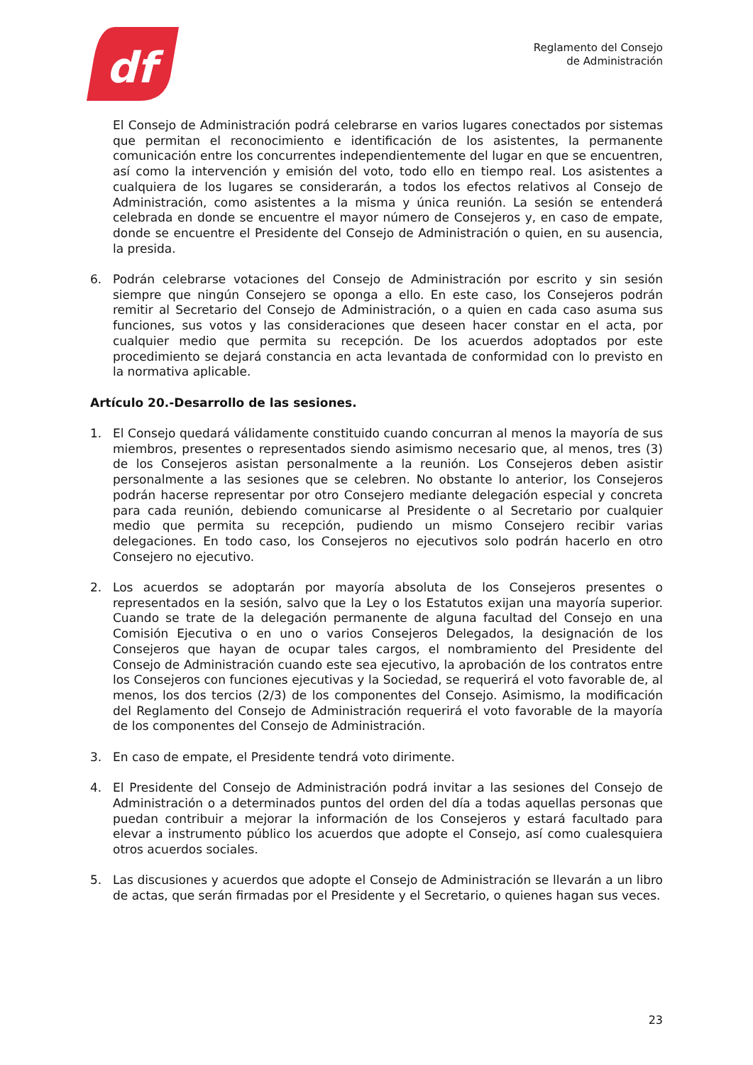df
Reglamento del Consejo
de Administración
El Consejo de Administración podrá celebrarse en varios lugares conectados por sistemas que permitan el reconocimiento e identificación de los asistentes, la permanente comunicación entre los concurrentes independientemente del lugar en que se encuentren, así como la intervención y emisión del voto, todo ello en tiempo real. Los asistentes a cualquiera de los lugares se considerarán, a todos los efectos relativos al Consejo de Administración, como asistentes a la misma y única reunión. La sesión se entenderá celebrada en donde se encuentre el mayor número de Consejeros y, en caso de empate, donde se encuentre el Presidente del Consejo de Administración o quien, en su ausencia, la presida.
6. Podrán celebrarse votaciones del Consejo de Administración por escrito y sin sesión siempre que ningún Consejero se oponga a ello. En este caso, los Consejeros podrán remitir al Secretario del Consejo de Administración, o a quien en cada caso asuma sus funciones, sus votos y las consideraciones que deseen hacer constar en el acta, por cualquier medio que permita su recepción. De los acuerdos adoptados por este procedimiento se dejará constancia en acta levantada de conformidad con lo previsto en la normativa aplicable.
Artículo 20.-Desarrollo de las sesiones.
1. El Consejo quedará válidamente constituido cuando concurran al menos la mayoría de sus miembros, presentes o representados siendo asimismo necesario que, al menos, tres (3) de los Consejeros asistan personalmente a la reunión. Los Consejeros deben asistir personalmente a las sesiones que se celebren. No obstante lo anterior, los Consejeros podrán hacerse representar por otro Consejero mediante delegación especial y concreta para cada reunión, debiendo comunicarse al Presidente o al Secretario por cualquier medio que permita su recepción, pudiendo un mismo Consejero recibir varias delegaciones. En todo caso, los Consejeros no ejecutivos solo podrán hacerlo en otro Consejero no ejecutivo.
2. Los acuerdos se adoptarán por mayoría absoluta de los Consejeros presentes o representados en la sesión, salvo que la Ley o los Estatutos exijan una mayoría superior. Cuando se trate de la delegación permanente de alguna facultad del Consejo en una Comisión Ejecutiva o en uno o varios Consejeros Delegados, la designación de los Consejeros que hayan de ocupar tales cargos, el nombramiento del Presidente del Consejo de Administración cuando este sea ejecutivo, la aprobación de los contratos entre los Consejeros con funciones ejecutivas y la Sociedad, se requerirá el voto favorable de, al menos, los dos tercios (2/3) de los componentes del Consejo. Asimismo, la modificación del Reglamento del Consejo de Administración requerirá el voto favorable de la mayoría de los componentes del Consejo de Administración.
3. En caso de empate, el Presidente tendrá voto dirimente.
4. El Presidente del Consejo de Administración podrá invitar a las sesiones del Consejo de Administración o a determinados puntos del orden del día a todas aquellas personas que puedan contribuir a mejorar la información de los Consejeros y estará facultado para elevar a instrumento público los acuerdos que adopte el Consejo, así como cualesquiera otros acuerdos sociales.
5. Las discusiones y acuerdos que adopte el Consejo de Administración se llevarán a un libro de actas, que serán firmadas por el Presidente y el Secretario, o quienes hagan sus veces.
23